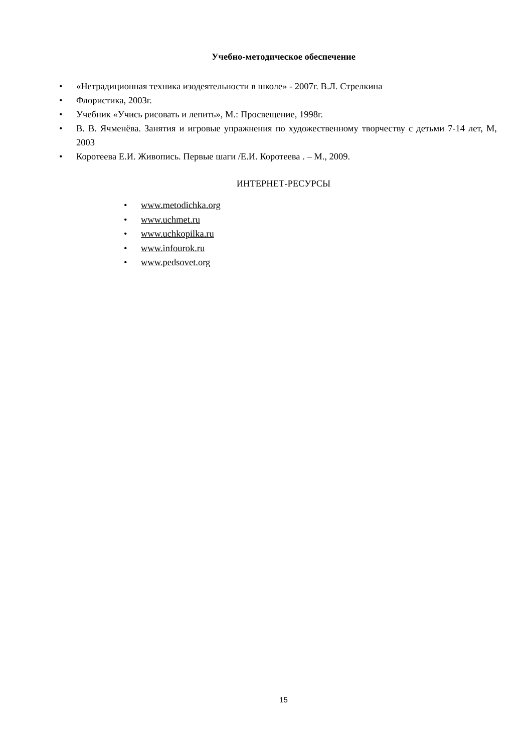Учебно-методическое обеспечение
• «Нетрадиционная техника изодеятельности в школе» - 2007г. В.Л. Стрелкина
• Флористика, 2003г.
• Учебник «Учись рисовать и лепить», М.: Просвещение, 1998г.
• В. В. Ячменёва. Занятия и игровые упражнения по художественному творчеству с детьми 7-14 лет, М, 2003
• Коротеева Е.И. Живопись. Первые шаги /Е.И. Коротеева . – М., 2009.
ИНТЕРНЕТ-РЕСУРСЫ
• www.metodichka.org
• www.uchmet.ru
• www.uchkopilka.ru
• www.infourok.ru
• www.pedsovet.org
15